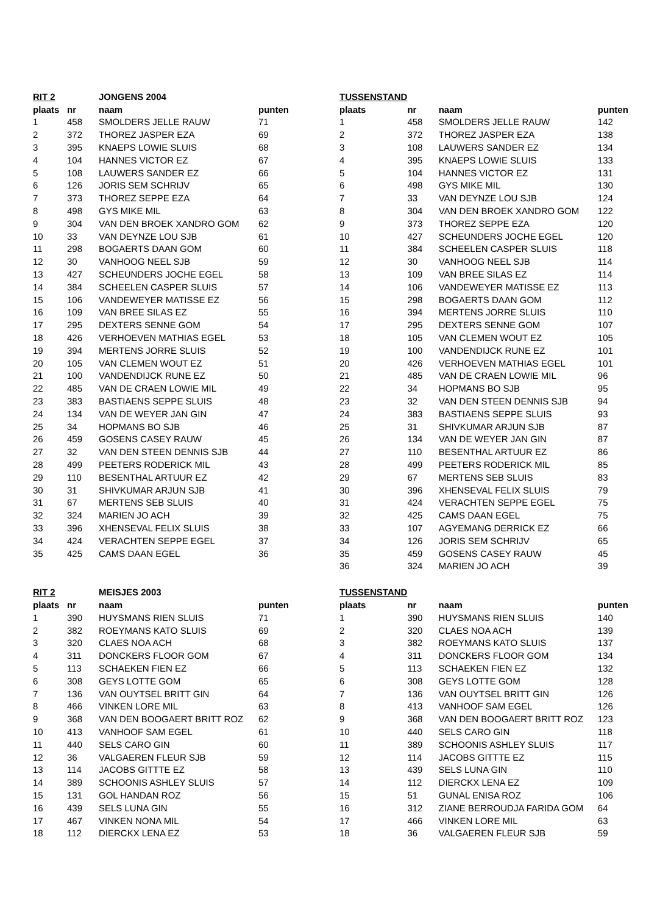| RIT 2 | | JONGENS 2004 | |
| --- | --- | --- | --- |
| plaats | nr | naam | punten |
| 1 | 458 | SMOLDERS JELLE RAUW | 71 |
| 2 | 372 | THOREZ JASPER EZA | 69 |
| 3 | 395 | KNAEPS LOWIE SLUIS | 68 |
| 4 | 104 | HANNES VICTOR EZ | 67 |
| 5 | 108 | LAUWERS SANDER EZ | 66 |
| 6 | 126 | JORIS SEM SCHRIJV | 65 |
| 7 | 373 | THOREZ SEPPE EZA | 64 |
| 8 | 498 | GYS MIKE MIL | 63 |
| 9 | 304 | VAN DEN BROEK XANDRO GOM | 62 |
| 10 | 33 | VAN DEYNZE LOU SJB | 61 |
| 11 | 298 | BOGAERTS DAAN GOM | 60 |
| 12 | 30 | VANHOOG NEEL SJB | 59 |
| 13 | 427 | SCHEUNDERS JOCHE EGEL | 58 |
| 14 | 384 | SCHEELEN CASPER SLUIS | 57 |
| 15 | 106 | VANDEWEYER MATISSE EZ | 56 |
| 16 | 109 | VAN BREE SILAS EZ | 55 |
| 17 | 295 | DEXTERS SENNE GOM | 54 |
| 18 | 426 | VERHOEVEN MATHIAS EGEL | 53 |
| 19 | 394 | MERTENS JORRE SLUIS | 52 |
| 20 | 105 | VAN CLEMEN WOUT EZ | 51 |
| 21 | 100 | VANDENDIJCK RUNE EZ | 50 |
| 22 | 485 | VAN DE CRAEN LOWIE MIL | 49 |
| 23 | 383 | BASTIAENS SEPPE SLUIS | 48 |
| 24 | 134 | VAN DE WEYER JAN GIN | 47 |
| 25 | 34 | HOPMANS BO SJB | 46 |
| 26 | 459 | GOSENS CASEY RAUW | 45 |
| 27 | 32 | VAN DEN STEEN DENNIS SJB | 44 |
| 28 | 499 | PEETERS RODERICK MIL | 43 |
| 29 | 110 | BESENTHAL ARTUUR EZ | 42 |
| 30 | 31 | SHIVKUMAR ARJUN SJB | 41 |
| 31 | 67 | MERTENS SEB SLUIS | 40 |
| 32 | 324 | MARIEN JO ACH | 39 |
| 33 | 396 | XHENSEVAL FELIX SLUIS | 38 |
| 34 | 424 | VERACHTEN SEPPE EGEL | 37 |
| 35 | 425 | CAMS DAAN EGEL | 36 |
| TUSSENSTAND | | | |
| --- | --- | --- | --- |
| plaats | nr | naam | punten |
| 1 | 458 | SMOLDERS JELLE RAUW | 142 |
| 2 | 372 | THOREZ JASPER EZA | 138 |
| 3 | 108 | LAUWERS SANDER EZ | 134 |
| 4 | 395 | KNAEPS LOWIE SLUIS | 133 |
| 5 | 104 | HANNES VICTOR EZ | 131 |
| 6 | 498 | GYS MIKE MIL | 130 |
| 7 | 33 | VAN DEYNZE LOU SJB | 124 |
| 8 | 304 | VAN DEN BROEK XANDRO GOM | 122 |
| 9 | 373 | THOREZ SEPPE EZA | 120 |
| 10 | 427 | SCHEUNDERS JOCHE EGEL | 120 |
| 11 | 384 | SCHEELEN CASPER SLUIS | 118 |
| 12 | 30 | VANHOOG NEEL SJB | 114 |
| 13 | 109 | VAN BREE SILAS EZ | 114 |
| 14 | 106 | VANDEWEYER MATISSE EZ | 113 |
| 15 | 298 | BOGAERTS DAAN GOM | 112 |
| 16 | 394 | MERTENS JORRE SLUIS | 110 |
| 17 | 295 | DEXTERS SENNE GOM | 107 |
| 18 | 105 | VAN CLEMEN WOUT EZ | 105 |
| 19 | 100 | VANDENDIJCK RUNE EZ | 101 |
| 20 | 426 | VERHOEVEN MATHIAS EGEL | 101 |
| 21 | 485 | VAN DE CRAEN LOWIE MIL | 96 |
| 22 | 34 | HOPMANS BO SJB | 95 |
| 23 | 32 | VAN DEN STEEN DENNIS SJB | 94 |
| 24 | 383 | BASTIAENS SEPPE SLUIS | 93 |
| 25 | 31 | SHIVKUMAR ARJUN SJB | 87 |
| 26 | 134 | VAN DE WEYER JAN GIN | 87 |
| 27 | 110 | BESENTHAL ARTUUR EZ | 86 |
| 28 | 499 | PEETERS RODERICK MIL | 85 |
| 29 | 67 | MERTENS SEB SLUIS | 83 |
| 30 | 396 | XHENSEVAL FELIX SLUIS | 79 |
| 31 | 424 | VERACHTEN SEPPE EGEL | 75 |
| 32 | 425 | CAMS DAAN EGEL | 75 |
| 33 | 107 | AGYEMANG DERRICK EZ | 66 |
| 34 | 126 | JORIS SEM SCHRIJV | 65 |
| 35 | 459 | GOSENS CASEY RAUW | 45 |
| 36 | 324 | MARIEN JO ACH | 39 |
| RIT 2 | | MEISJES 2003 | |
| --- | --- | --- | --- |
| plaats | nr | naam | punten |
| 1 | 390 | HUYSMANS RIEN SLUIS | 71 |
| 2 | 382 | ROEYMANS KATO SLUIS | 69 |
| 3 | 320 | CLAES NOA ACH | 68 |
| 4 | 311 | DONCKERS FLOOR GOM | 67 |
| 5 | 113 | SCHAEKEN FIEN EZ | 66 |
| 6 | 308 | GEYS LOTTE GOM | 65 |
| 7 | 136 | VAN OUYTSEL BRITT GIN | 64 |
| 8 | 466 | VINKEN LORE MIL | 63 |
| 9 | 368 | VAN DEN BOOGAERT BRITT ROZ | 62 |
| 10 | 413 | VANHOOF SAM EGEL | 61 |
| 11 | 440 | SELS CARO GIN | 60 |
| 12 | 36 | VALGAEREN FLEUR SJB | 59 |
| 13 | 114 | JACOBS GITTTE EZ | 58 |
| 14 | 389 | SCHOONIS ASHLEY SLUIS | 57 |
| 15 | 131 | GOL HANDAN ROZ | 56 |
| 16 | 439 | SELS LUNA GIN | 55 |
| 17 | 467 | VINKEN NONA MIL | 54 |
| 18 | 112 | DIERCKX LENA EZ | 53 |
| TUSSENSTAND | | | |
| --- | --- | --- | --- |
| plaats | nr | naam | punten |
| 1 | 390 | HUYSMANS RIEN SLUIS | 140 |
| 2 | 320 | CLAES NOA ACH | 139 |
| 3 | 382 | ROEYMANS KATO SLUIS | 137 |
| 4 | 311 | DONCKERS FLOOR GOM | 134 |
| 5 | 113 | SCHAEKEN FIEN EZ | 132 |
| 6 | 308 | GEYS LOTTE GOM | 128 |
| 7 | 136 | VAN OUYTSEL BRITT GIN | 126 |
| 8 | 413 | VANHOOF SAM EGEL | 126 |
| 9 | 368 | VAN DEN BOOGAERT BRITT ROZ | 123 |
| 10 | 440 | SELS CARO GIN | 118 |
| 11 | 389 | SCHOONIS ASHLEY SLUIS | 117 |
| 12 | 114 | JACOBS GITTTE EZ | 115 |
| 13 | 439 | SELS LUNA GIN | 110 |
| 14 | 112 | DIERCKX LENA EZ | 109 |
| 15 | 51 | GUNAL ENISA ROZ | 106 |
| 16 | 312 | ZIANE BERROUDJA FARIDA GOM | 64 |
| 17 | 466 | VINKEN LORE MIL | 63 |
| 18 | 36 | VALGAEREN FLEUR SJB | 59 |